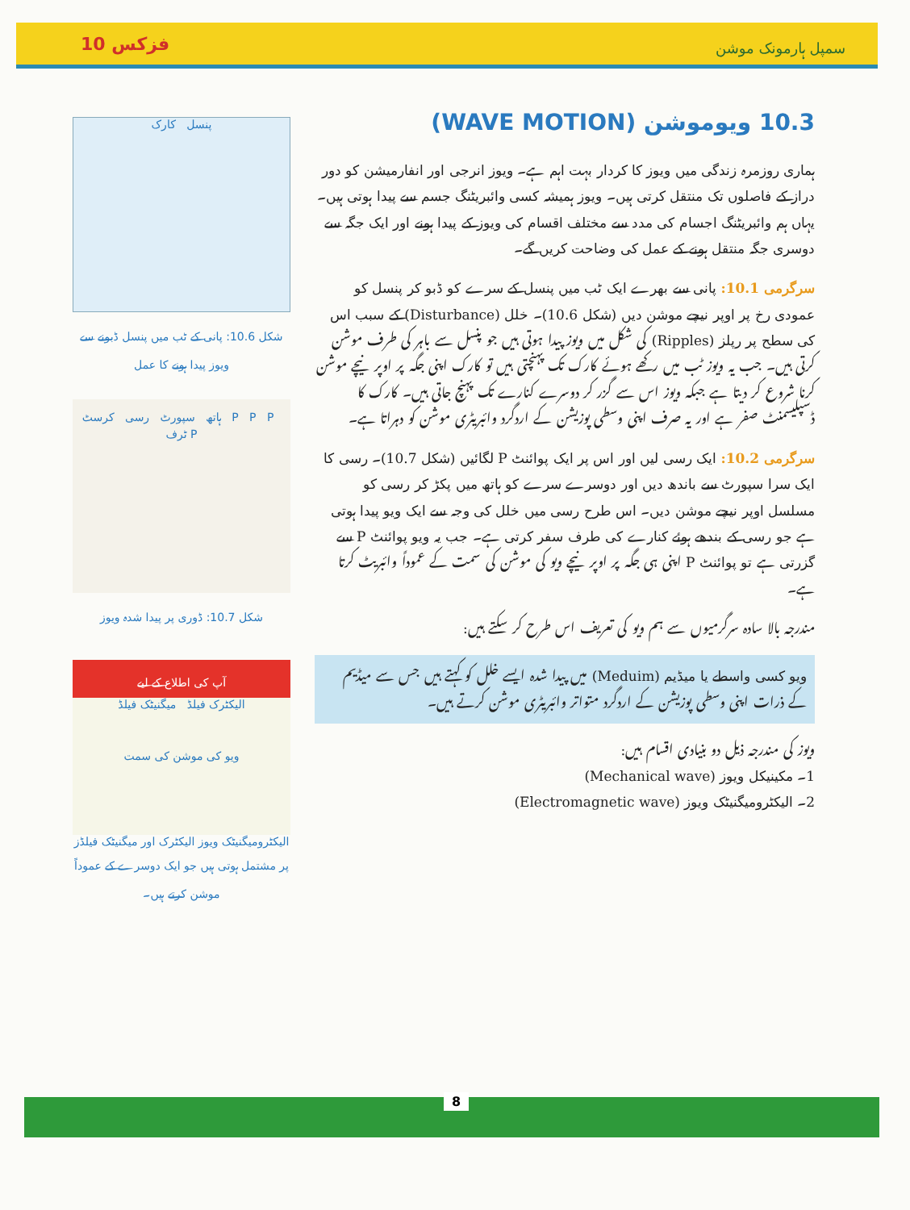10 فزکس سمپل ہارمونک موشن
پنسل کارک
شکل 10.6: پانی کے ٹب میں پنسل ڈبونے سے ویوز پیدا ہونے کا عمل
ہاتھ سپورٹ رسی کرسٹ P P P ٹرف P
شکل 10.7: ڈوری پر پیدا شدہ ویوز
آپ کی اطلاع کے لیے
الیکٹرک فیلڈ میگنیٹک فیلڈ
ویو کی موشن کی سمت
الیکٹرومیگنیٹک ویوز الیکٹرک اور میگنیٹک فیلڈز پر مشتمل ہوتی ہیں جو ایک دوسرے کے عموداً موشن کرتے ہیں۔
10.3 ویوموشن (WAVE MOTION)
ہماری روزمرہ زندگی میں ویوز کا کردار بہت اہم ہے۔ ویوز انرجی اور انفارمیشن کو دور دراز کے فاصلوں تک منتقل کرتی ہیں۔ ویوز ہمیشہ کسی وائبریٹنگ جسم سے پیدا ہوتی ہیں۔ یہاں ہم وائبریٹنگ اجسام کی مدد سے مختلف اقسام کی ویوز کے پیدا ہونے اور ایک جگہ سے دوسری جگہ منتقل ہونے کے عمل کی وضاحت کریں گے۔
سرگرمی 10.1: پانی سے بھرے ایک ٹب میں پنسل کے سرے کو ڈبو کر پنسل کو عمودی رخ پر اوپر نیچے موشن دیں (شکل 10.6)۔ خلل (Disturbance) کے سبب اس کی سطح پر رپلز (Ripples) کی شکل میں ویوز پیدا ہوتی ہیں جو پنسل سے باہر کی طرف موشن کرتی ہیں۔ جب یہ ویوز ٹب میں رکھے ہوئے کارک تک پہنچتی ہیں تو کارک اپنی جگہ پر اوپر نیچے موشن کرنا شروع کر دیتا ہے جبکہ ویوز اس سے گزر کر دوسرے کنارے تک پہنچ جاتی ہیں۔ کارک کا ڈسپلیسمنٹ صفر ہے اور یہ صرف اپنی وسطی پوزیشن کے اردگرد وائبریٹری موشن کو دہراتا ہے۔
سرگرمی 10.2: ایک رسی لیں اور اس پر ایک پوائنٹ P لگائیں (شکل 10.7)۔ رسی کا ایک سرا سپورٹ سے باندھ دیں اور دوسرے سرے کو ہاتھ میں پکڑ کر رسی کو مسلسل اوپر نیچے موشن دیں۔ اس طرح رسی میں خلل کی وجہ سے ایک ویو پیدا ہوتی ہے جو رسی کے بندھے ہوئے کنارے کی طرف سفر کرتی ہے۔ جب یہ ویو پوائنٹ P سے گزرتی ہے تو پوائنٹ P اپنی ہی جگہ پر اوپر نیچے ویو کی موشن کی سمت کے عموداً وائبریٹ کرتا ہے۔
مندرجہ بالا سادہ سرگرمیوں سے ہم ویو کی تعریف اس طرح کر سکتے ہیں:
ویو کسی واسطے یا میڈیم (Meduim) میں پیدا شدہ ایسے خلل کو کہتے ہیں جس سے میڈیم کے ذرات اپنی وسطی پوزیشن کے اردگرد متواتر وائبریٹری موشن کرتے ہیں۔
ویوز کی مندرجہ ذیل دو بنیادی اقسام ہیں:
1۔ مکینیکل ویوز (Mechanical wave)
2۔ الیکٹرومیگنیٹک ویوز (Electromagnetic wave)
8